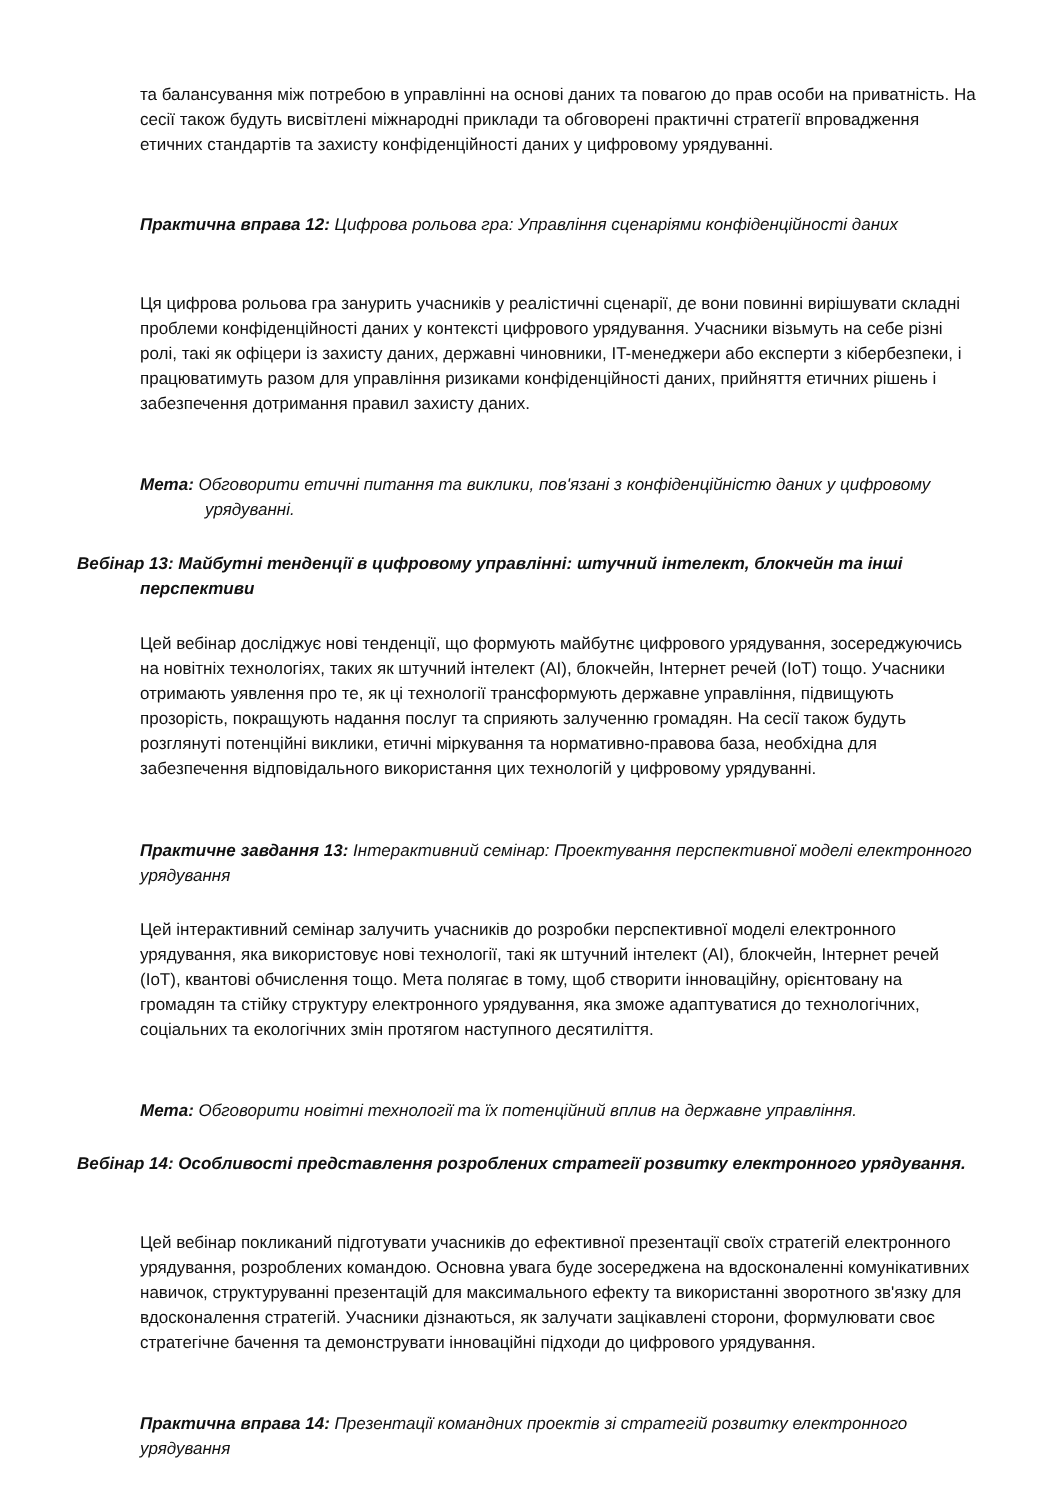та балансування між потребою в управлінні на основі даних та повагою до прав особи на приватність. На сесії також будуть висвітлені міжнародні приклади та обговорені практичні стратегії впровадження етичних стандартів та захисту конфіденційності даних у цифровому урядуванні.
Практична вправа 12: Цифрова рольова гра: Управління сценаріями конфіденційності даних
Ця цифрова рольова гра занурить учасників у реалістичні сценарії, де вони повинні вирішувати складні проблеми конфіденційності даних у контексті цифрового урядування. Учасники візьмуть на себе різні ролі, такі як офіцери із захисту даних, державні чиновники, IT-менеджери або експерти з кібербезпеки, і працюватимуть разом для управління ризиками конфіденційності даних, прийняття етичних рішень і забезпечення дотримання правил захисту даних.
Мета: Обговорити етичні питання та виклики, пов'язані з конфіденційністю даних у цифровому урядуванні.
Вебінар 13: Майбутні тенденції в цифровому управлінні: штучний інтелект, блокчейн та інші перспективи
Цей вебінар досліджує нові тенденції, що формують майбутнє цифрового урядування, зосереджуючись на новітніх технологіях, таких як штучний інтелект (AI), блокчейн, Інтернет речей (IoT) тощо. Учасники отримають уявлення про те, як ці технології трансформують державне управління, підвищують прозорість, покращують надання послуг та сприяють залученню громадян. На сесії також будуть розглянуті потенційні виклики, етичні міркування та нормативно-правова база, необхідна для забезпечення відповідального використання цих технологій у цифровому урядуванні.
Практичне завдання 13: Інтерактивний семінар: Проектування перспективної моделі електронного урядування
Цей інтерактивний семінар залучить учасників до розробки перспективної моделі електронного урядування, яка використовує нові технології, такі як штучний інтелект (AI), блокчейн, Інтернет речей (IoT), квантові обчислення тощо. Мета полягає в тому, щоб створити інноваційну, орієнтовану на громадян та стійку структуру електронного урядування, яка зможе адаптуватися до технологічних, соціальних та екологічних змін протягом наступного десятиліття.
Мета: Обговорити новітні технології та їх потенційний вплив на державне управління.
Вебінар 14: Особливості представлення розроблених стратегії розвитку електронного урядування.
Цей вебінар покликаний підготувати учасників до ефективної презентації своїх стратегій електронного урядування, розроблених командою. Основна увага буде зосереджена на вдосконаленні комунікативних навичок, структуруванні презентацій для максимального ефекту та використанні зворотного зв'язку для вдосконалення стратегій. Учасники дізнаються, як залучати зацікавлені сторони, формулювати своє стратегічне бачення та демонструвати інноваційні підходи до цифрового урядування.
Практична вправа 14: Презентації командних проектів зі стратегій розвитку електронного урядування